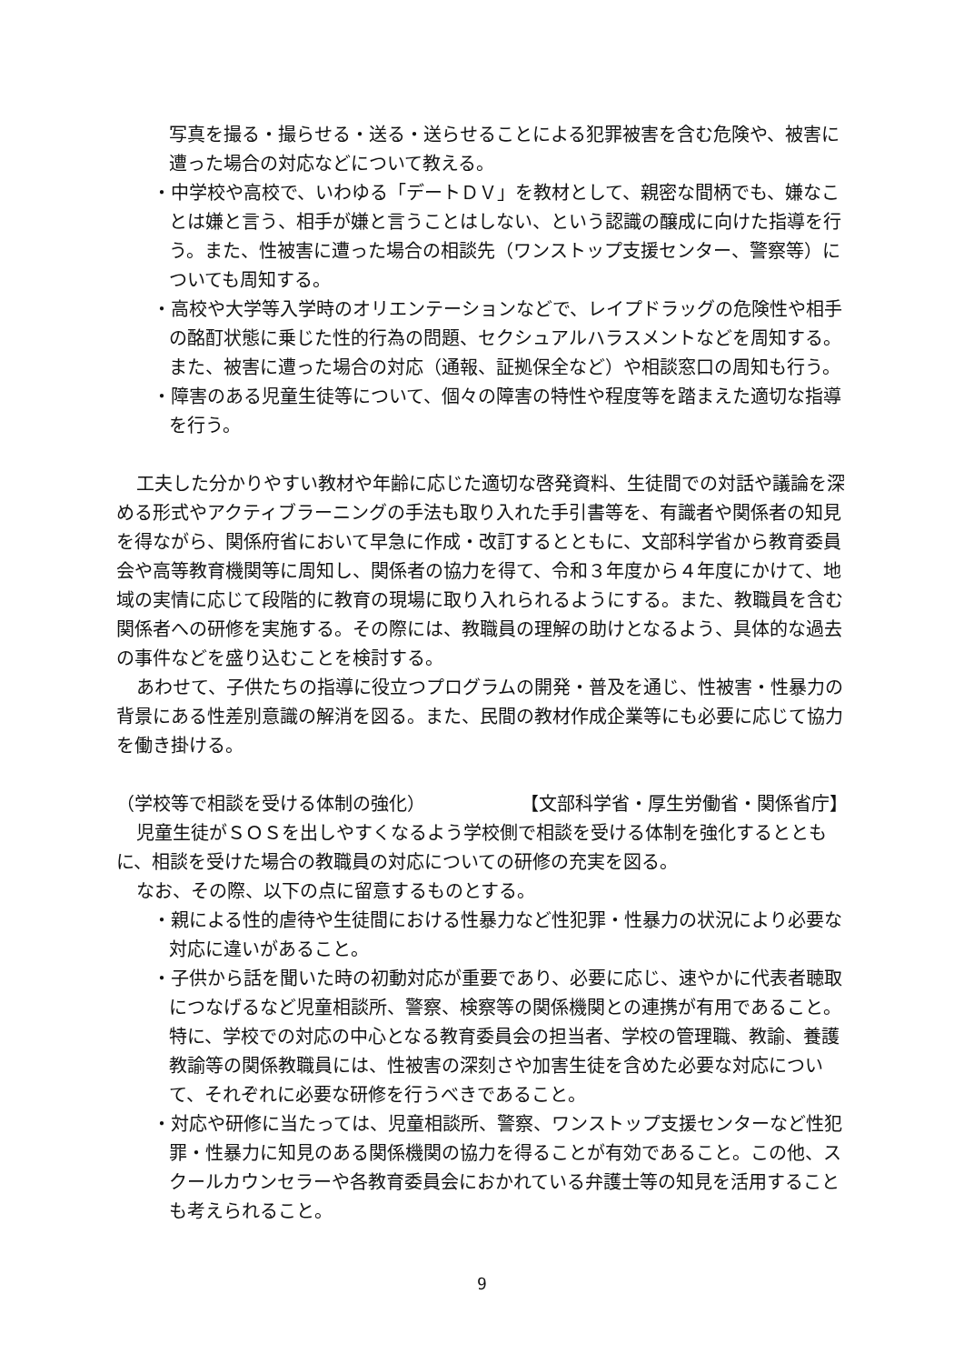写真を撮る・撮らせる・送る・送らせることによる犯罪被害を含む危険や、被害に遭った場合の対応などについて教える。
・中学校や高校で、いわゆる「デートＤＶ」を教材として、親密な間柄でも、嫌なことは嫌と言う、相手が嫌と言うことはしない、という認識の醸成に向けた指導を行う。また、性被害に遭った場合の相談先（ワンストップ支援センター、警察等）についても周知する。
・高校や大学等入学時のオリエンテーションなどで、レイプドラッグの危険性や相手の酩酊状態に乗じた性的行為の問題、セクシュアルハラスメントなどを周知する。また、被害に遭った場合の対応（通報、証拠保全など）や相談窓口の周知も行う。
・障害のある児童生徒等について、個々の障害の特性や程度等を踏まえた適切な指導を行う。
工夫した分かりやすい教材や年齢に応じた適切な啓発資料、生徒間での対話や議論を深める形式やアクティブラーニングの手法も取り入れた手引書等を、有識者や関係者の知見を得ながら、関係府省において早急に作成・改訂するとともに、文部科学省から教育委員会や高等教育機関等に周知し、関係者の協力を得て、令和３年度から４年度にかけて、地域の実情に応じて段階的に教育の現場に取り入れられるようにする。また、教職員を含む関係者への研修を実施する。その際には、教職員の理解の助けとなるよう、具体的な過去の事件などを盛り込むことを検討する。
あわせて、子供たちの指導に役立つプログラムの開発・普及を通じ、性被害・性暴力の背景にある性差別意識の解消を図る。また、民間の教材作成企業等にも必要に応じて協力を働き掛ける。
（学校等で相談を受ける体制の強化） 【文部科学省・厚生労働省・関係省庁】
児童生徒がＳＯＳを出しやすくなるよう学校側で相談を受ける体制を強化するとともに、相談を受けた場合の教職員の対応についての研修の充実を図る。
なお、その際、以下の点に留意するものとする。
・親による性的虐待や生徒間における性暴力など性犯罪・性暴力の状況により必要な対応に違いがあること。
・子供から話を聞いた時の初動対応が重要であり、必要に応じ、速やかに代表者聴取につなげるなど児童相談所、警察、検察等の関係機関との連携が有用であること。特に、学校での対応の中心となる教育委員会の担当者、学校の管理職、教諭、養護教諭等の関係教職員には、性被害の深刻さや加害生徒を含めた必要な対応について、それぞれに必要な研修を行うべきであること。
・対応や研修に当たっては、児童相談所、警察、ワンストップ支援センターなど性犯罪・性暴力に知見のある関係機関の協力を得ることが有効であること。この他、スクールカウンセラーや各教育委員会におかれている弁護士等の知見を活用することも考えられること。
9